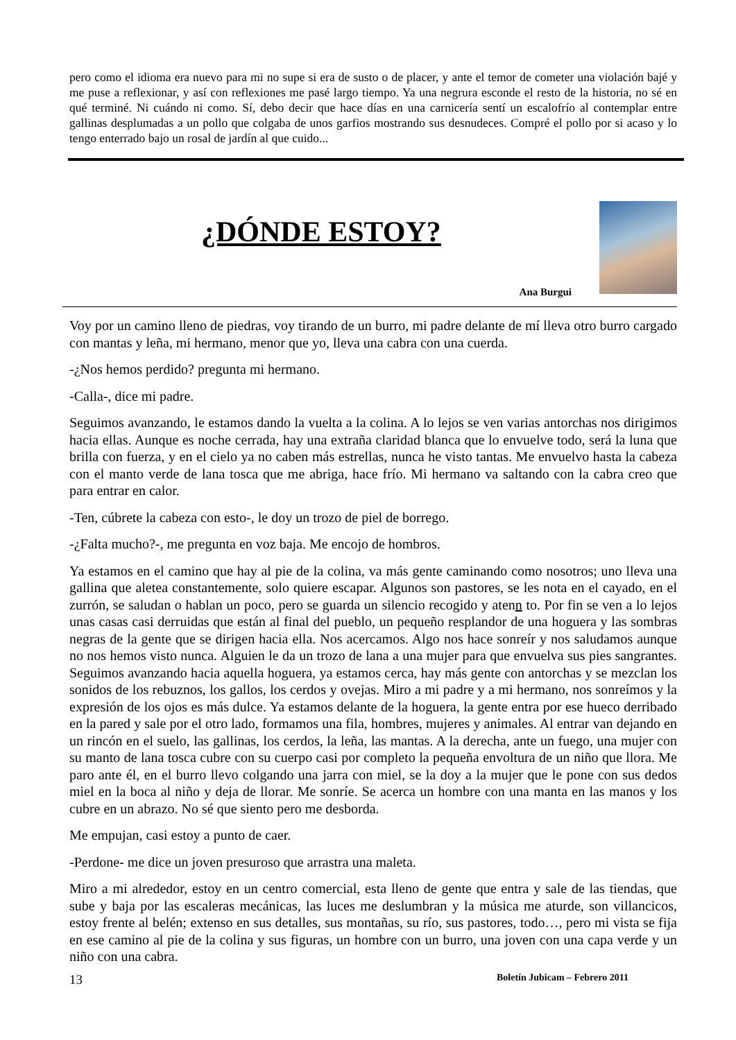pero como el idioma era nuevo para mi no supe si era de susto o de placer, y ante el temor de cometer una violación bajé y me puse a reflexionar, y así con reflexiones me pasé largo tiempo. Ya una negrura esconde el resto de la historia, no sé en qué terminé. Ni cuándo ni como. Sí, debo decir que hace días en una carnicería sentí un escalofrío al contemplar entre gallinas desplumadas a un pollo que colgaba de unos garfios mostrando sus desnudeces. Compré el pollo por si acaso y lo tengo enterrado bajo un rosal de jardín al que cuido...
¿DÓNDE ESTOY?
Ana Burgui
Voy por un camino lleno de piedras, voy tirando de un burro, mi padre delante de mí lleva otro burro cargado con mantas y leña, mi hermano, menor que yo, lleva una cabra con una cuerda.
-¿Nos hemos perdido? pregunta mi hermano.
-Calla-, dice mi padre.
Seguimos avanzando, le estamos dando la vuelta a la colina. A lo lejos se ven varias antorchas nos dirigimos hacia ellas. Aunque es noche cerrada, hay una extraña claridad blanca que lo envuelve todo, será la luna que brilla con fuerza, y en el cielo ya no caben más estrellas, nunca he visto tantas. Me envuelvo hasta la cabeza con el manto verde de lana tosca que me abriga, hace frío. Mi hermano va saltando con la cabra creo que para entrar en calor.
-Ten, cúbrete la cabeza con esto-, le doy un trozo de piel de borrego.
-¿Falta mucho?-, me pregunta en voz baja. Me encojo de hombros.
Ya estamos en el camino que hay al pie de la colina, va más gente caminando como nosotros; uno lleva una gallina que aletea constantemente, solo quiere escapar. Algunos son pastores, se les nota en el cayado, en el zurrón, se saludan o hablan un poco, pero se guarda un silencio recogido y atenn to. Por fin se ven a lo lejos unas casas casi derruidas que están al final del pueblo, un pequeño resplandor de una hoguera y las sombras negras de la gente que se dirigen hacia ella. Nos acercamos. Algo nos hace sonreír y nos saludamos aunque no nos hemos visto nunca. Alguien le da un trozo de lana a una mujer para que envuelva sus pies sangrantes. Seguimos avanzando hacia aquella hoguera, ya estamos cerca, hay más gente con antorchas y se mezclan los sonidos de los rebuznos, los gallos, los cerdos y ovejas. Miro a mi padre y a mi hermano, nos sonreímos y la expresión de los ojos es más dulce. Ya estamos delante de la hoguera, la gente entra por ese hueco derribado en la pared y sale por el otro lado, formamos una fila, hombres, mujeres y animales. Al entrar van dejando en un rincón en el suelo, las gallinas, los cerdos, la leña, las mantas. A la derecha, ante un fuego, una mujer con su manto de lana tosca cubre con su cuerpo casi por completo la pequeña envoltura de un niño que llora. Me paro ante él, en el burro llevo colgando una jarra con miel, se la doy a la mujer que le pone con sus dedos miel en la boca al niño y deja de llorar. Me sonríe. Se acerca un hombre con una manta en las manos y los cubre en un abrazo. No sé que siento pero me desborda.
Me empujan, casi estoy a punto de caer.
-Perdone- me dice un joven presuroso que arrastra una maleta.
Miro a mi alrededor, estoy en un centro comercial, esta lleno de gente que entra y sale de las tiendas, que sube y baja por las escaleras mecánicas, las luces me deslumbran y la música me aturde, son villancicos, estoy frente al belén; extenso en sus detalles, sus montañas, su río, sus pastores, todo…, pero mi vista se fija en ese camino al pie de la colina y sus figuras, un hombre con un burro, una joven con una capa verde y un niño con una cabra.
13 Boletín Jubicam – Febrero 2011